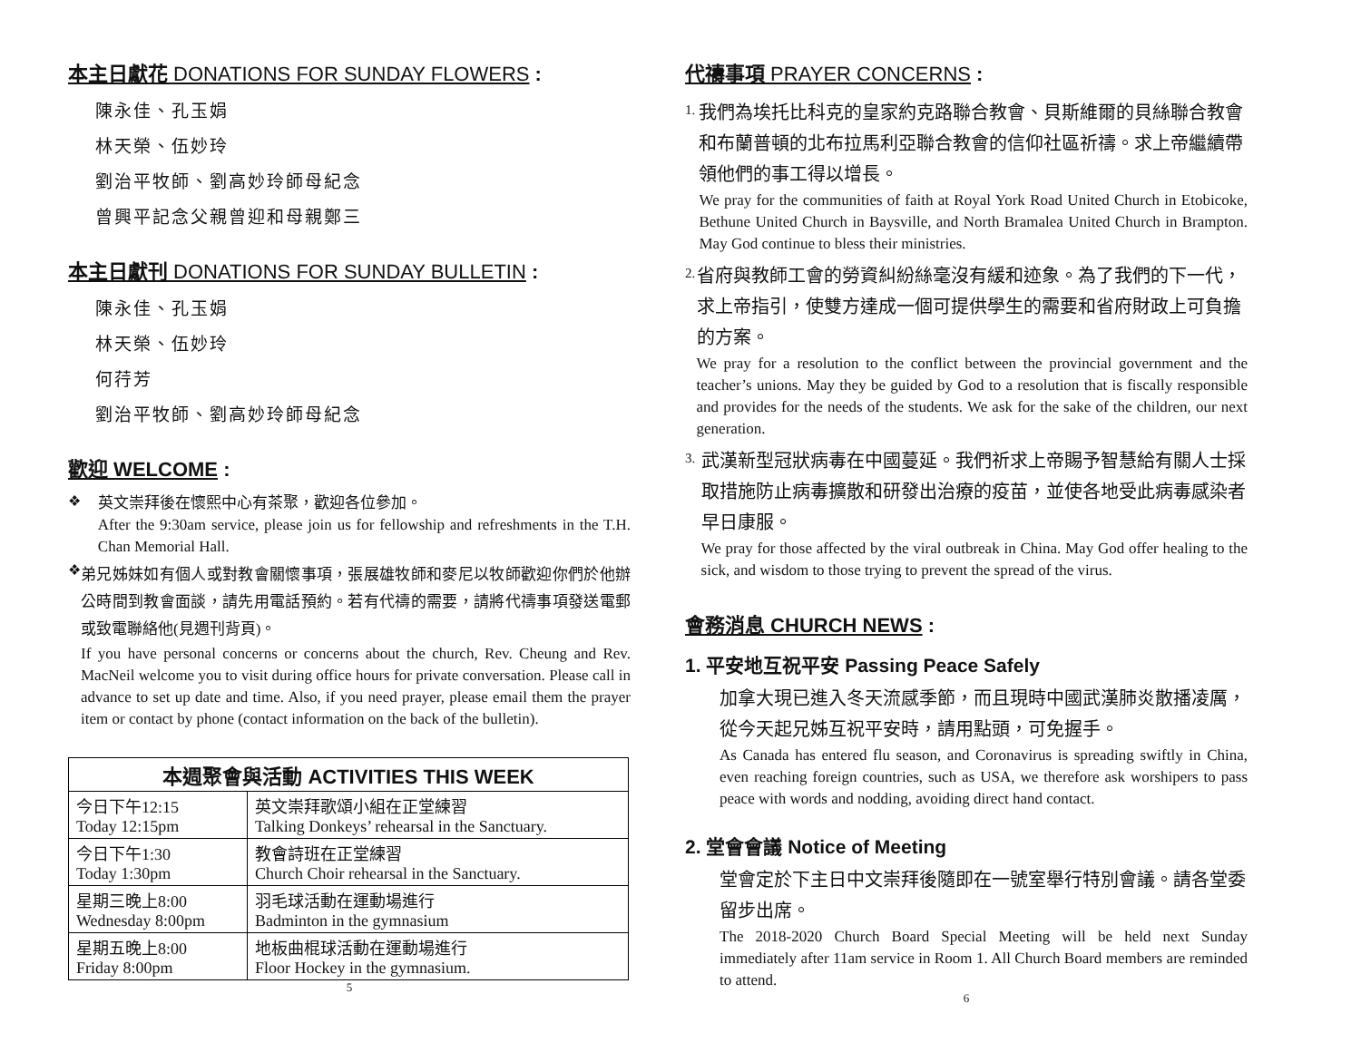本主日獻花 DONATIONS FOR SUNDAY FLOWERS :
陳永佳、孔玉娟
林天榮、伍妙玲
劉治平牧師、劉高妙玲師母紀念
曾興平記念父親曾迎和母親鄭三
本主日獻刊 DONATIONS FOR SUNDAY BULLETIN :
陳永佳、孔玉娟
林天榮、伍妙玲
何荇芳
劉治平牧師、劉高妙玲師母紀念
歡迎 WELCOME :
❖
英文崇拜後在懷熙中心有茶聚，歡迎各位參加。
After the 9:30am service, please join us for fellowship and refreshments in the T.H. Chan Memorial Hall.
❖
弟兄姊妹如有個人或對教會關懷事項，張展雄牧師和麥尼以牧師歡迎你們於他辦公時間到教會面談，請先用電話預約。若有代禱的需要，請將代禱事項發送電郵或致電聯絡他(見週刊背頁)。
If you have personal concerns or concerns about the church, Rev. Cheung and Rev. MacNeil welcome you to visit during office hours for private conversation. Please call in advance to set up date and time. Also, if you need prayer, please email them the prayer item or contact by phone (contact information on the back of the bulletin).
| 本週聚會與活動 ACTIVITIES THIS WEEK | |
| --- | --- |
| 今日下午12:15 Today 12:15pm | 英文崇拜歌頌小組在正堂練習 Talking Donkeys’ rehearsal in the Sanctuary. |
| 今日下午1:30 Today 1:30pm | 教會詩班在正堂練習 Church Choir rehearsal in the Sanctuary. |
| 星期三晚上8:00 Wednesday 8:00pm | 羽毛球活動在運動場進行 Badminton in the gymnasium |
| 星期五晚上8:00 Friday 8:00pm | 地板曲棍球活動在運動場進行 Floor Hockey in the gymnasium. |
5
代禱事項 PRAYER CONCERNS :
1.
我們為埃托比科克的皇家約克路聯合教會、貝斯維爾的貝絲聯合教會和布蘭普頓的北布拉馬利亞聯合教會的信仰社區祈禱。求上帝繼續帶領他們的事工得以增長。
We pray for the communities of faith at Royal York Road United Church in Etobicoke, Bethune United Church in Baysville, and North Bramalea United Church in Brampton. May God continue to bless their ministries.
2.
省府與教師工會的勞資糾紛絲毫沒有緩和迹象。為了我們的下一代，求上帝指引，使雙方達成一個可提供學生的需要和省府財政上可負擔的方案。
We pray for a resolution to the conflict between the provincial government and the teacher’s unions. May they be guided by God to a resolution that is fiscally responsible and provides for the needs of the students. We ask for the sake of the children, our next generation.
3.
武漢新型冠狀病毒在中國蔓延。我們祈求上帝賜予智慧給有關人士採取措施防止病毒擴散和研發出治療的疫苗，並使各地受此病毒感染者早日康服。
We pray for those affected by the viral outbreak in China. May God offer healing to the sick, and wisdom to those trying to prevent the spread of the virus.
會務消息 CHURCH NEWS :
1. 平安地互祝平安 Passing Peace Safely
加拿大現已進入冬天流感季節，而且現時中國武漢肺炎散播凌厲，從今天起兄姊互祝平安時，請用點頭，可免握手。
As Canada has entered flu season, and Coronavirus is spreading swiftly in China, even reaching foreign countries, such as USA, we therefore ask worshipers to pass peace with words and nodding, avoiding direct hand contact.
2. 堂會會議 Notice of Meeting
堂會定於下主日中文崇拜後隨即在一號室舉行特別會議。請各堂委留步出席。
The 2018-2020 Church Board Special Meeting will be held next Sunday immediately after 11am service in Room 1. All Church Board members are reminded to attend.
6